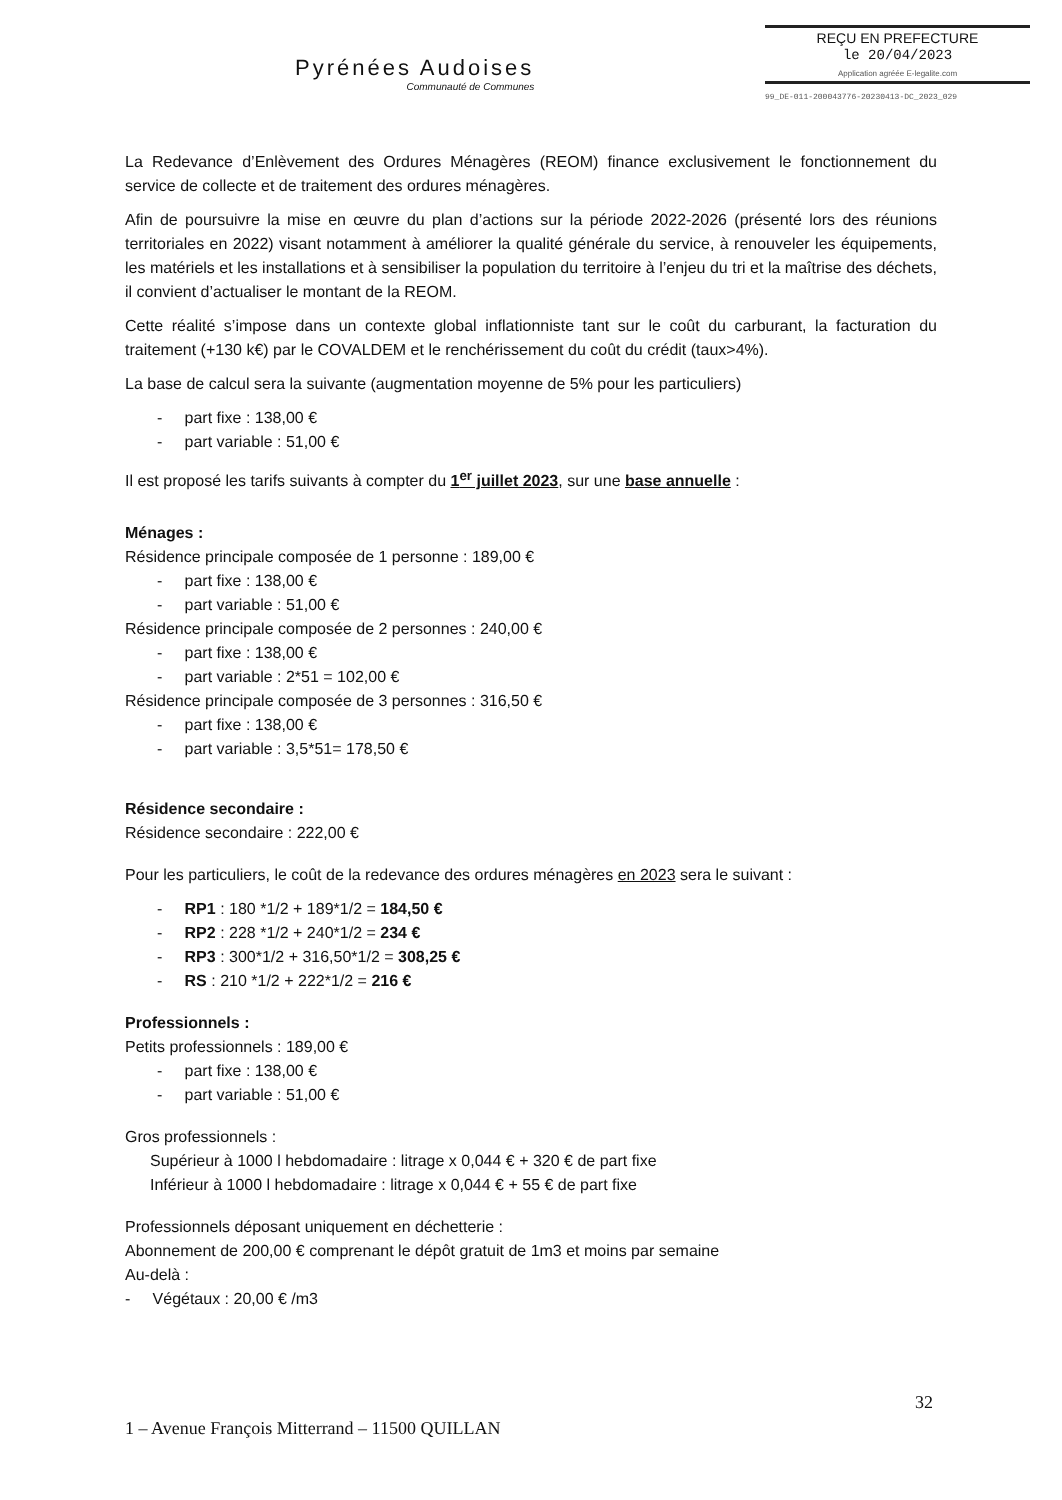Pyrénées Audoises
Communauté de Communes
REÇU EN PREFECTURE
le 20/04/2023
Application agréée E-legalite.com
99_DE-011-200043776-20230413-DC_2023_029
La Redevance d’Enlèvement des Ordures Ménagères (REOM) finance exclusivement le fonctionnement du service de collecte et de traitement des ordures ménagères.
Afin de poursuivre la mise en œuvre du plan d’actions sur la période 2022-2026 (présenté lors des réunions territoriales en 2022) visant notamment à améliorer la qualité générale du service, à renouveler les équipements, les matériels et les installations et à sensibiliser la population du territoire à l’enjeu du tri et la maîtrise des déchets, il convient d’actualiser le montant de la REOM.
Cette réalité s’impose dans un contexte global inflationniste tant sur le coût du carburant, la facturation du traitement (+130 k€) par le COVALDEM et le renchérissement du coût du crédit (taux>4%).
La base de calcul sera la suivante (augmentation moyenne de 5% pour les particuliers)
- part fixe : 138,00 €
- part variable : 51,00 €
Il est proposé les tarifs suivants à compter du 1<sup>er</sup> juillet 2023, sur une base annuelle :
Ménages :
Résidence principale composée de 1 personne : 189,00 €
- part fixe : 138,00 €
- part variable : 51,00 €
Résidence principale composée de 2 personnes : 240,00 €
- part fixe : 138,00 €
- part variable : 2*51 = 102,00 €
Résidence principale composée de 3 personnes : 316,50 €
- part fixe : 138,00 €
- part variable : 3,5*51= 178,50 €
Résidence secondaire :
Résidence secondaire : 222,00 €
Pour les particuliers, le coût de la redevance des ordures ménagères en 2023 sera le suivant :
- RP1 : 180 *1/2 + 189*1/2 = 184,50 €
- RP2 : 228 *1/2 + 240*1/2 = 234 €
- RP3 : 300*1/2 + 316,50*1/2 = 308,25 €
- RS : 210 *1/2 + 222*1/2 = 216 €
Professionnels :
Petits professionnels : 189,00 €
- part fixe : 138,00 €
- part variable : 51,00 €
Gros professionnels :
Supérieur à 1000 l hebdomadaire : litrage x 0,044 € + 320 € de part fixe
Inférieur à 1000 l hebdomadaire : litrage x 0,044 € + 55 € de part fixe
Professionnels déposant uniquement en déchetterie :
Abonnement de 200,00 € comprenant le dépôt gratuit de 1m3 et moins par semaine
Au-delà :
- Végétaux : 20,00 € /m3
32
1 – Avenue François Mitterrand – 11500 QUILLAN